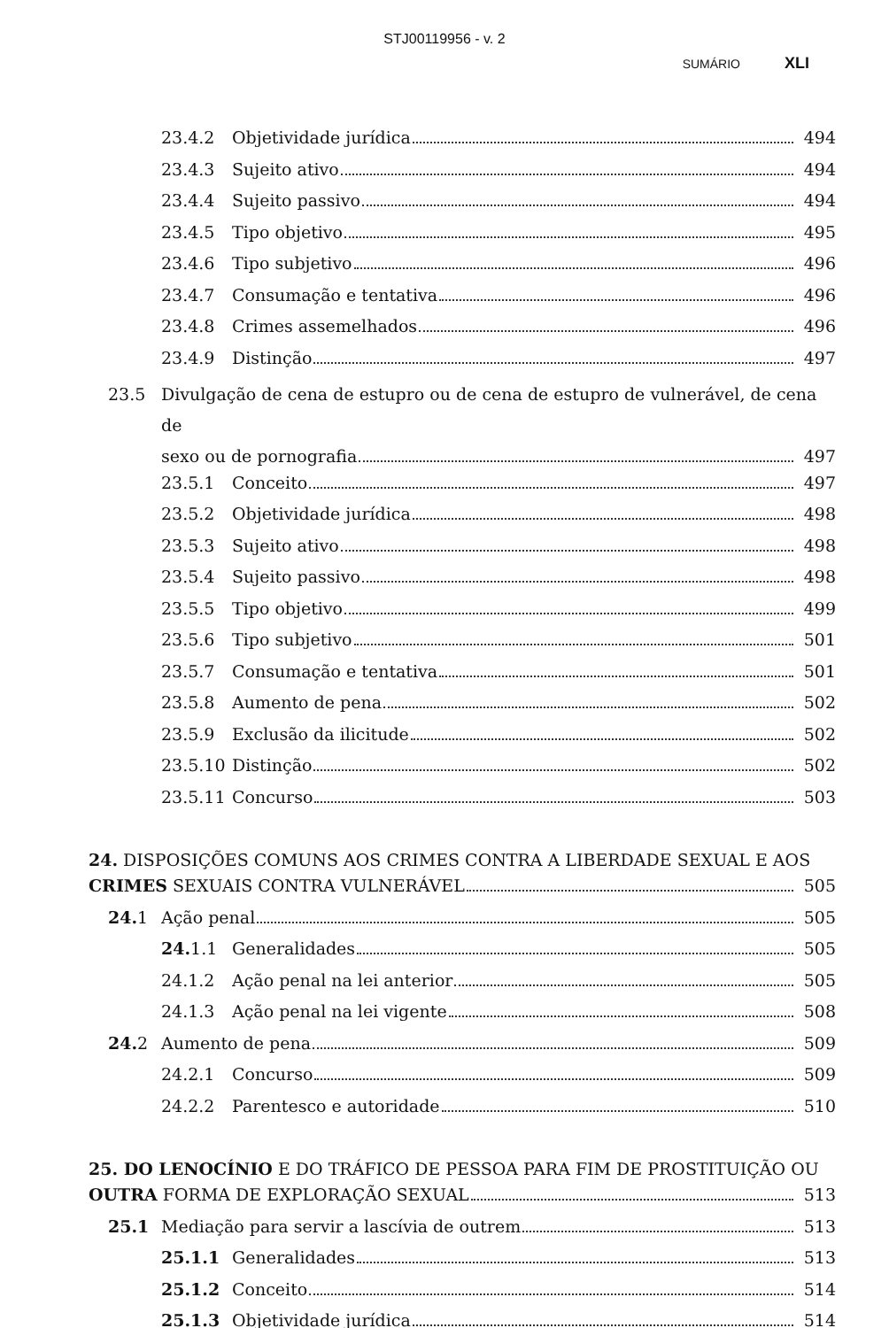STJ00119956 - v. 2
SUMÁRIO XLI
23.4.2 Objetividade jurídica 494
23.4.3 Sujeito ativo 494
23.4.4 Sujeito passivo 494
23.4.5 Tipo objetivo 495
23.4.6 Tipo subjetivo 496
23.4.7 Consumação e tentativa 496
23.4.8 Crimes assemelhados 496
23.4.9 Distinção 497
23.5 Divulgação de cena de estupro ou de cena de estupro de vulnerável, de cena de
sexo ou de pornografia 497
23.5.1 Conceito 497
23.5.2 Objetividade jurídica 498
23.5.3 Sujeito ativo 498
23.5.4 Sujeito passivo 498
23.5.5 Tipo objetivo 499
23.5.6 Tipo subjetivo 501
23.5.7 Consumação e tentativa 501
23.5.8 Aumento de pena 502
23.5.9 Exclusão da ilicitude 502
23.5.10 Distinção 502
23.5.11 Concurso 503
24. DISPOSIÇÕES COMUNS AOS CRIMES CONTRA A LIBERDADE SEXUAL E AOS
CRIMES SEXUAIS CONTRA VULNERÁVEL 505
24. 1 Ação penal 505
24. 1.1 Generalidades 505
24.1.2 Ação penal na lei anterior 505
24.1.3 Ação penal na lei vigente 508
24. 2 Aumento de pena 509
24.2.1 Concurso 509
24.2.2 Parentesco e autoridade 510
25. DO LENOCÍNIO E DO TRÁFICO DE PESSOA PARA FIM DE PROSTITUIÇÃO OU
OUTRA FORMA DE EXPLORAÇÃO SEXUAL 513
25.1 Mediação para servir a lascívia de outrem 513
25.1.1 Generalidades 513
25.1.2 Conceito 514
25.1.3 Objetividade jurídica 514